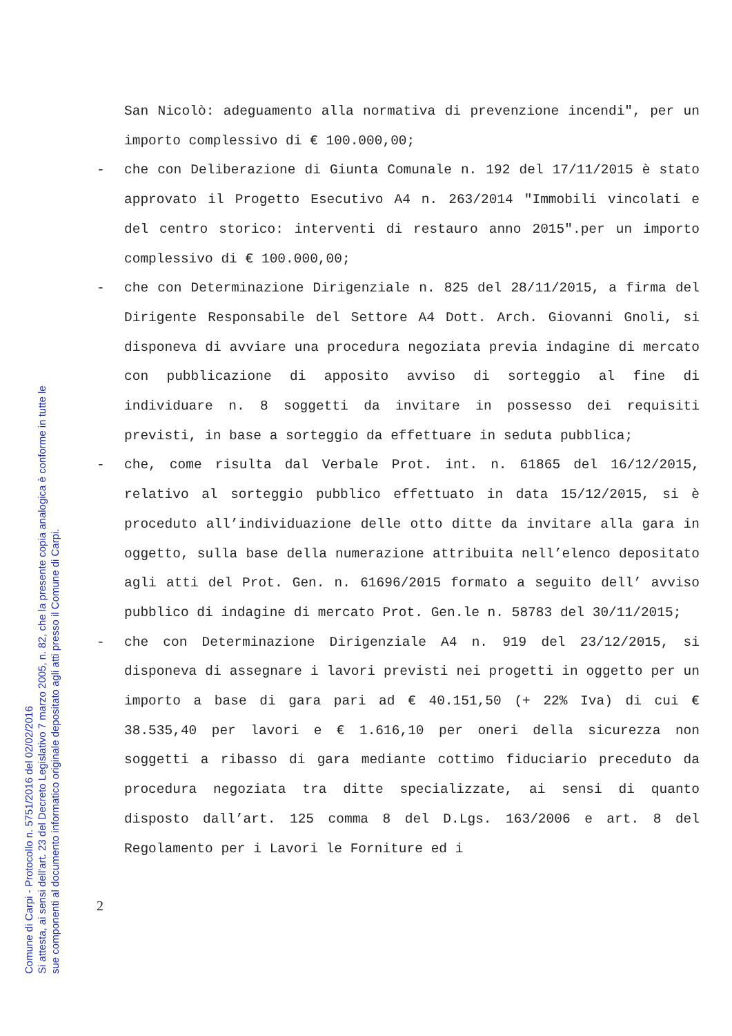Comune di Carpi - Protocollo n. 5751/2016 del 02/02/2016
Si attesta, ai sensi dell'art. 23 del Decreto Legislativo 7 marzo 2005, n. 82, che la presente copia analogica è conforme in tutte le
sue componenti al documento informatico originale depositato agli atti presso il Comune di Carpi.
San Nicolò: adeguamento alla normativa di prevenzione incendi", per un importo complessivo di € 100.000,00;
- che con Deliberazione di Giunta Comunale n. 192 del 17/11/2015 è stato approvato il Progetto Esecutivo A4 n. 263/2014 "Immobili vincolati e del centro storico: interventi di restauro anno 2015".per un importo complessivo di € 100.000,00;
- che con Determinazione Dirigenziale n. 825 del 28/11/2015, a firma del Dirigente Responsabile del Settore A4 Dott. Arch. Giovanni Gnoli, si disponeva di avviare una procedura negoziata previa indagine di mercato con pubblicazione di apposito avviso di sorteggio al fine di individuare n. 8 soggetti da invitare in possesso dei requisiti previsti, in base a sorteggio da effettuare in seduta pubblica;
- che, come risulta dal Verbale Prot. int. n. 61865 del 16/12/2015, relativo al sorteggio pubblico effettuato in data 15/12/2015, si è proceduto all’individuazione delle otto ditte da invitare alla gara in oggetto, sulla base della numerazione attribuita nell’elenco depositato agli atti del Prot. Gen. n. 61696/2015 formato a seguito dell’ avviso pubblico di indagine di mercato Prot. Gen.le n. 58783 del 30/11/2015;
- che con Determinazione Dirigenziale A4 n. 919 del 23/12/2015, si disponeva di assegnare i lavori previsti nei progetti in oggetto per un importo a base di gara pari ad € 40.151,50 (+ 22% Iva) di cui € 38.535,40 per lavori e € 1.616,10 per oneri della sicurezza non soggetti a ribasso di gara mediante cottimo fiduciario preceduto da procedura negoziata tra ditte specializzate, ai sensi di quanto disposto dall’art. 125 comma 8 del D.Lgs. 163/2006 e art. 8 del Regolamento per i Lavori le Forniture ed i
2